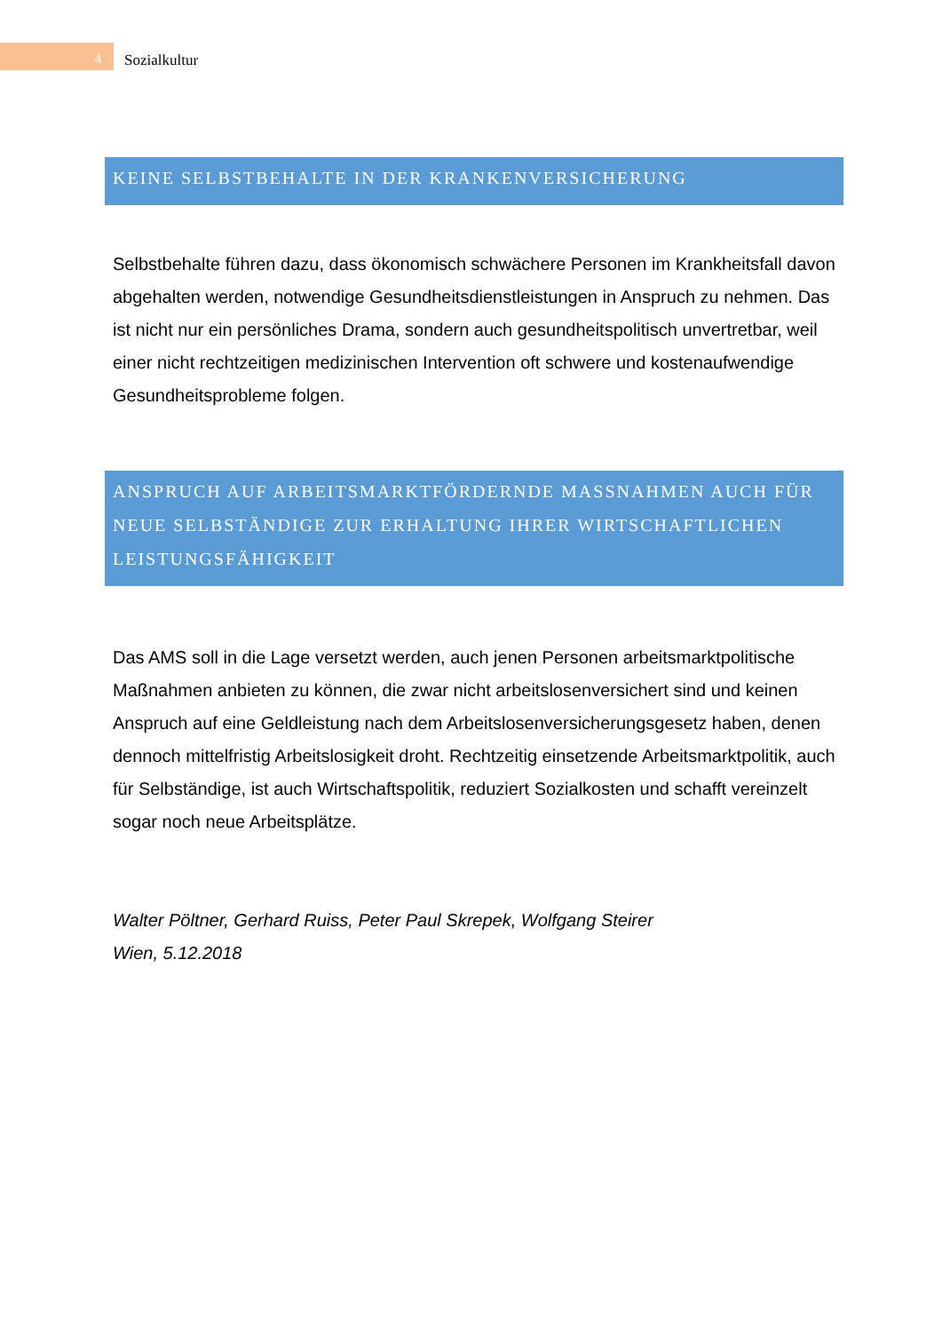4
Sozialkultur
KEINE SELBSTBEHALTE IN DER KRANKENVERSICHERUNG
Selbstbehalte führen dazu, dass ökonomisch schwächere Personen im Krankheitsfall davon abgehalten werden, notwendige Gesundheitsdienstleistungen in Anspruch zu nehmen. Das ist nicht nur ein persönliches Drama, sondern auch gesundheitspolitisch unvertretbar, weil einer nicht rechtzeitigen medizinischen Intervention oft schwere und kostenaufwendige Gesundheitsprobleme folgen.
ANSPRUCH AUF ARBEITSMARKTFÖRDERNDE MASSNAHMEN AUCH FÜR NEUE SELBSTÄNDIGE ZUR ERHALTUNG IHRER WIRTSCHAFTLICHEN LEISTUNGSFÄHIGKEIT
Das AMS soll in die Lage versetzt werden, auch jenen Personen arbeitsmarktpolitische Maßnahmen anbieten zu können, die zwar nicht arbeitslosenversichert sind und keinen Anspruch auf eine Geldleistung nach dem Arbeitslosenversicherungsgesetz haben, denen dennoch mittelfristig Arbeitslosigkeit droht. Rechtzeitig einsetzende Arbeitsmarktpolitik, auch für Selbständige, ist auch Wirtschaftspolitik, reduziert Sozialkosten und schafft vereinzelt sogar noch neue Arbeitsplätze.
Walter Pöltner, Gerhard Ruiss, Peter Paul Skrepek, Wolfgang Steirer
Wien, 5.12.2018